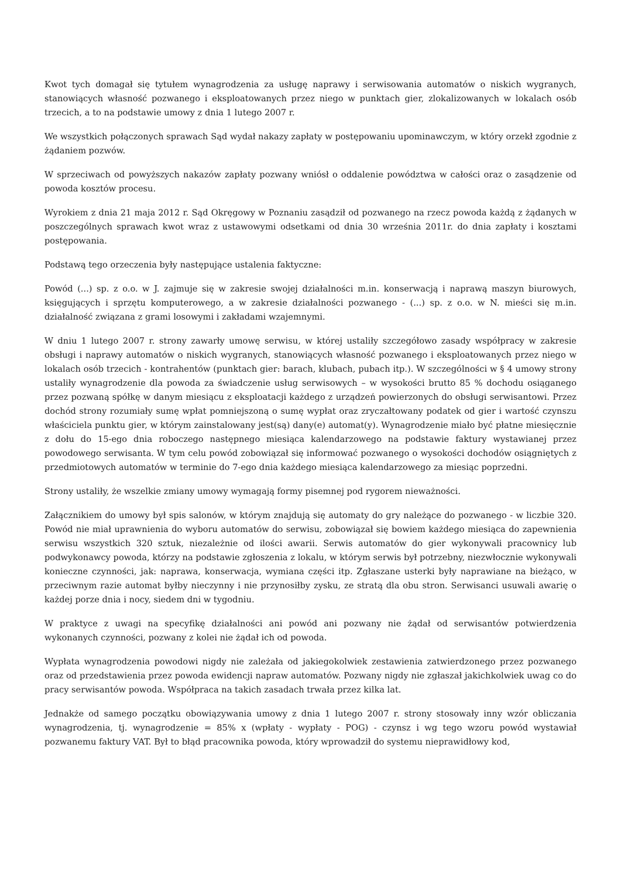Kwot tych domagał się tytułem wynagrodzenia za usługę naprawy i serwisowania automatów o niskich wygranych, stanowiących własność pozwanego i eksploatowanych przez niego w punktach gier, zlokalizowanych w lokalach osób trzecich, a to na podstawie umowy z dnia 1 lutego 2007 r.
We wszystkich połączonych sprawach Sąd wydał nakazy zapłaty w postępowaniu upominawczym, w który orzekł zgodnie z żądaniem pozwów.
W sprzeciwach od powyższych nakazów zapłaty pozwany wniósł o oddalenie powództwa w całości oraz o zasądzenie od powoda kosztów procesu.
Wyrokiem z dnia 21 maja 2012 r. Sąd Okręgowy w Poznaniu zasądził od pozwanego na rzecz powoda każdą z żądanych w poszczególnych sprawach kwot wraz z ustawowymi odsetkami od dnia 30 września 2011r. do dnia zapłaty i kosztami postępowania.
Podstawą tego orzeczenia były następujące ustalenia faktyczne:
Powód (...) sp. z o.o. w J. zajmuje się w zakresie swojej działalności m.in. konserwacją i naprawą maszyn biurowych, księgujących i sprzętu komputerowego, a w zakresie działalności pozwanego - (...) sp. z o.o. w N. mieści się m.in. działalność związana z grami losowymi i zakładami wzajemnymi.
W dniu 1 lutego 2007 r. strony zawarły umowę serwisu, w której ustaliły szczegółowo zasady współpracy w zakresie obsługi i naprawy automatów o niskich wygranych, stanowiących własność pozwanego i eksploatowanych przez niego w lokalach osób trzecich - kontrahentów (punktach gier: barach, klubach, pubach itp.). W szczególności w § 4 umowy strony ustaliły wynagrodzenie dla powoda za świadczenie usług serwisowych – w wysokości brutto 85 % dochodu osiąganego przez pozwaną spółkę w danym miesiącu z eksploatacji każdego z urządzeń powierzonych do obsługi serwisantowi. Przez dochód strony rozumiały sumę wpłat pomniejszoną o sumę wypłat oraz zryczałtowany podatek od gier i wartość czynszu właściciela punktu gier, w którym zainstalowany jest(są) dany(e) automat(y). Wynagrodzenie miało być płatne miesięcznie z dołu do 15-ego dnia roboczego następnego miesiąca kalendarzowego na podstawie faktury wystawianej przez powodowego serwisanta. W tym celu powód zobowiązał się informować pozwanego o wysokości dochodów osiągniętych z przedmiotowych automatów w terminie do 7-ego dnia każdego miesiąca kalendarzowego za miesiąc poprzedni.
Strony ustaliły, że wszelkie zmiany umowy wymagają formy pisemnej pod rygorem nieważności.
Załącznikiem do umowy był spis salonów, w którym znajdują się automaty do gry należące do pozwanego - w liczbie 320. Powód nie miał uprawnienia do wyboru automatów do serwisu, zobowiązał się bowiem każdego miesiąca do zapewnienia serwisu wszystkich 320 sztuk, niezależnie od ilości awarii. Serwis automatów do gier wykonywali pracownicy lub podwykonawcy powoda, którzy na podstawie zgłoszenia z lokalu, w którym serwis był potrzebny, niezwłocznie wykonywali konieczne czynności, jak: naprawa, konserwacja, wymiana części itp. Zgłaszane usterki były naprawiane na bieżąco, w przeciwnym razie automat byłby nieczynny i nie przynosiłby zysku, ze stratą dla obu stron. Serwisanci usuwali awarię o każdej porze dnia i nocy, siedem dni w tygodniu.
W praktyce z uwagi na specyfikę działalności ani powód ani pozwany nie żądał od serwisantów potwierdzenia wykonanych czynności, pozwany z kolei nie żądał ich od powoda.
Wypłata wynagrodzenia powodowi nigdy nie zależała od jakiegokolwiek zestawienia zatwierdzonego przez pozwanego oraz od przedstawienia przez powoda ewidencji napraw automatów. Pozwany nigdy nie zgłaszał jakichkolwiek uwag co do pracy serwisantów powoda. Współpraca na takich zasadach trwała przez kilka lat.
Jednakże od samego początku obowiązywania umowy z dnia 1 lutego 2007 r. strony stosowały inny wzór obliczania wynagrodzenia, tj. wynagrodzenie = 85% x (wpłaty - wypłaty - POG) - czynsz i wg tego wzoru powód wystawiał pozwanemu faktury VAT. Był to błąd pracownika powoda, który wprowadził do systemu nieprawidłowy kod,